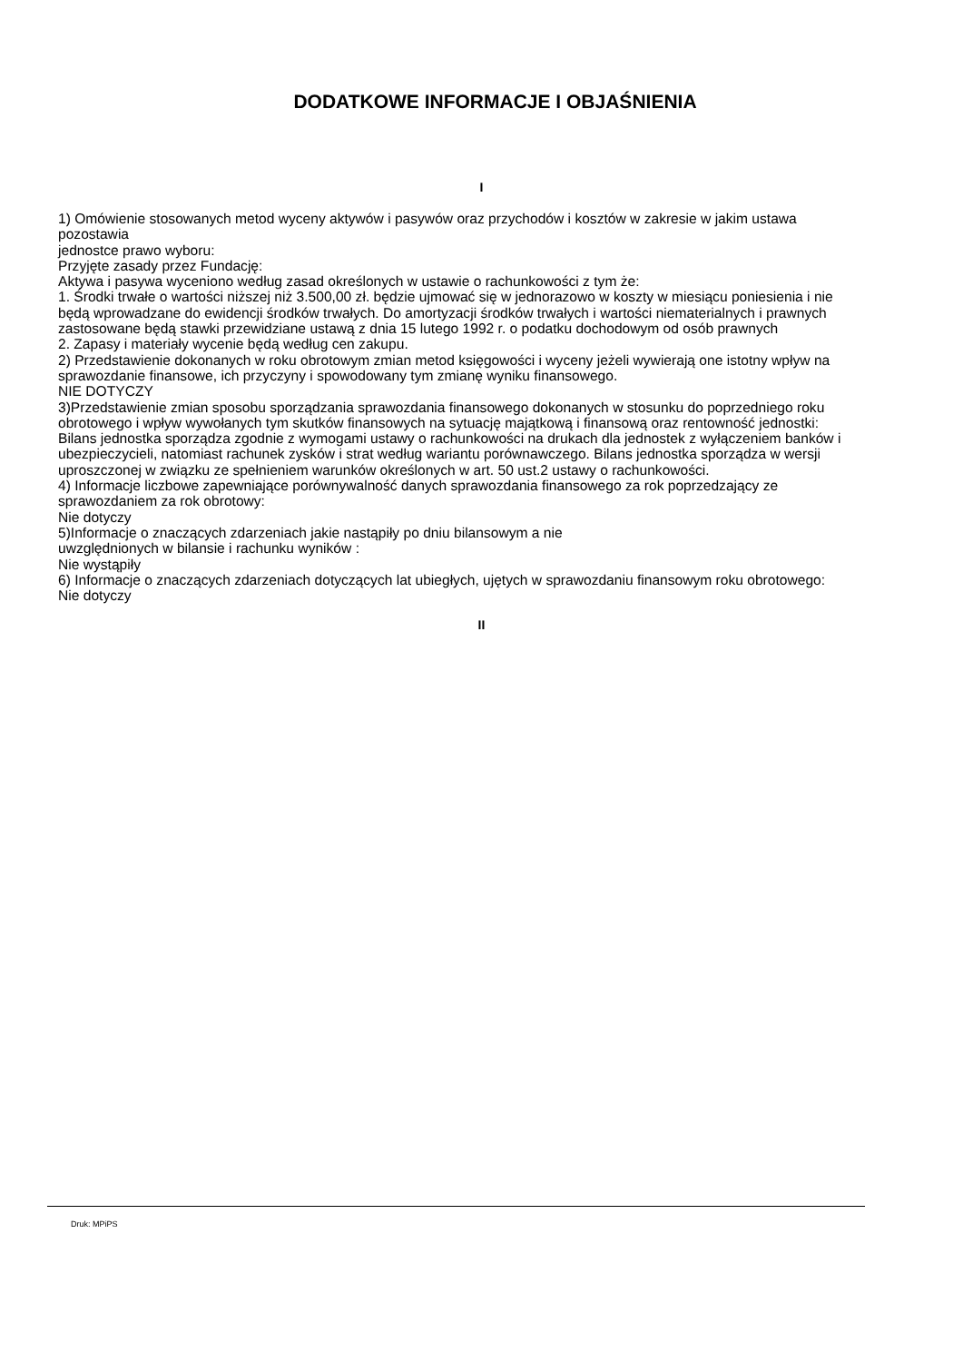DODATKOWE INFORMACJE I OBJAŚNIENIA
I
1) Omówienie stosowanych metod wyceny aktywów i pasywów oraz przychodów i kosztów w zakresie w jakim ustawa pozostawia
jednostce prawo wyboru:
Przyjęte zasady przez Fundację:
Aktywa i pasywa wyceniono według zasad określonych w ustawie o rachunkowości z tym że:
1. Środki trwałe o wartości niższej niż 3.500,00 zł. będzie ujmować się w jednorazowo w koszty w miesiącu poniesienia i nie będą wprowadzane do ewidencji środków trwałych. Do amortyzacji środków trwałych i wartości niematerialnych i prawnych zastosowane będą stawki przewidziane ustawą z dnia 15 lutego 1992 r. o podatku dochodowym od osób prawnych
2. Zapasy i materiały wycenie będą według cen zakupu.
2) Przedstawienie dokonanych w roku obrotowym zmian metod księgowości i wyceny jeżeli wywierają one istotny wpływ na sprawozdanie finansowe, ich przyczyny i spowodowany tym zmianę wyniku finansowego.
NIE DOTYCZY
3)Przedstawienie zmian sposobu sporządzania sprawozdania finansowego dokonanych w stosunku do poprzedniego roku obrotowego i wpływ wywołanych tym skutków finansowych na sytuację majątkową i finansową oraz rentowność jednostki:
Bilans jednostka sporządza zgodnie z wymogami ustawy o rachunkowości na drukach dla jednostek z wyłączeniem banków i ubezpieczycieli, natomiast rachunek zysków i strat według wariantu porównawczego. Bilans jednostka sporządza w wersji uproszczonej w związku ze spełnieniem warunków określonych w art. 50 ust.2 ustawy o rachunkowości.
4) Informacje liczbowe zapewniające porównywalność danych sprawozdania finansowego za rok poprzedzający ze sprawozdaniem za rok obrotowy:
Nie dotyczy
5)Informacje o znaczących zdarzeniach jakie nastąpiły po dniu bilansowym a nie
uwzględnionych w bilansie i rachunku wyników :
Nie wystąpiły
6) Informacje o znaczących zdarzeniach dotyczących lat ubiegłych, ujętych w sprawozdaniu finansowym roku obrotowego:
Nie dotyczy
II
Druk: MPiPS